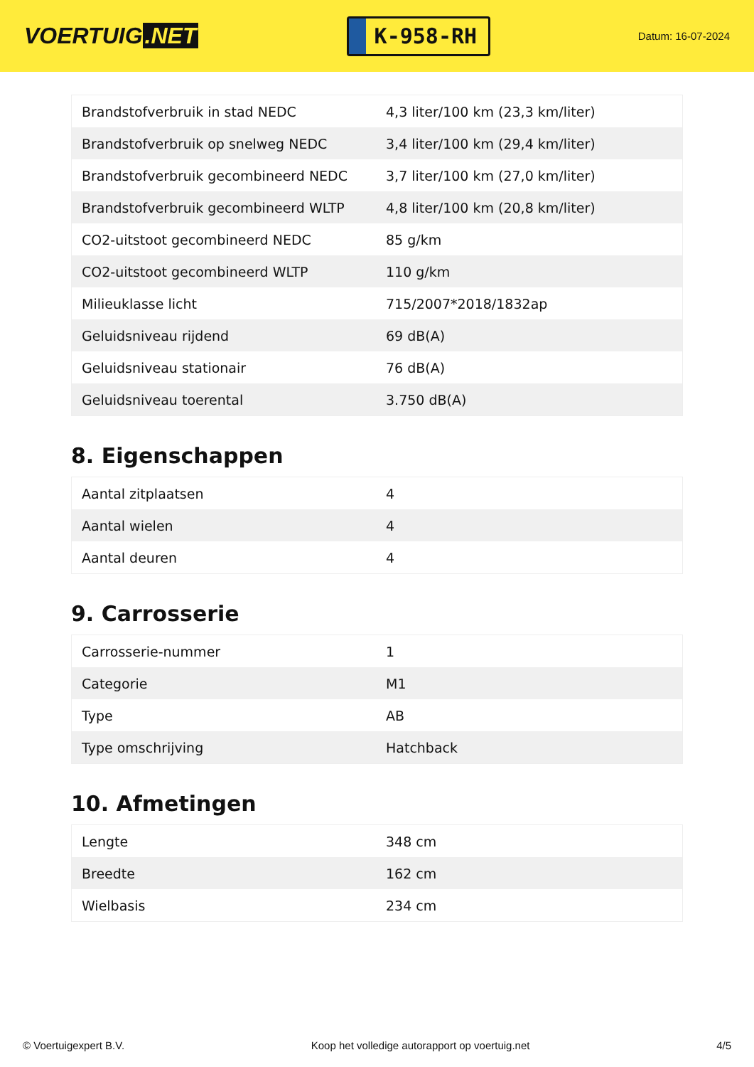VOERTUIG.NET
K-958-RH
Datum: 16-07-2024
| Brandstofverbruik in stad NEDC | 4,3 liter/100 km (23,3 km/liter) |
| Brandstofverbruik op snelweg NEDC | 3,4 liter/100 km (29,4 km/liter) |
| Brandstofverbruik gecombineerd NEDC | 3,7 liter/100 km (27,0 km/liter) |
| Brandstofverbruik gecombineerd WLTP | 4,8 liter/100 km (20,8 km/liter) |
| CO2-uitstoot gecombineerd NEDC | 85 g/km |
| CO2-uitstoot gecombineerd WLTP | 110 g/km |
| Milieuklasse licht | 715/2007*2018/1832ap |
| Geluidsniveau rijdend | 69 dB(A) |
| Geluidsniveau stationair | 76 dB(A) |
| Geluidsniveau toerental | 3.750 dB(A) |
8. Eigenschappen
| Aantal zitplaatsen | 4 |
| Aantal wielen | 4 |
| Aantal deuren | 4 |
9. Carrosserie
| Carrosserie-nummer | 1 |
| Categorie | M1 |
| Type | AB |
| Type omschrijving | Hatchback |
10. Afmetingen
| Lengte | 348 cm |
| Breedte | 162 cm |
| Wielbasis | 234 cm |
© Voertuigexpert B.V. Koop het volledige autorapport op voertuig.net 4/5